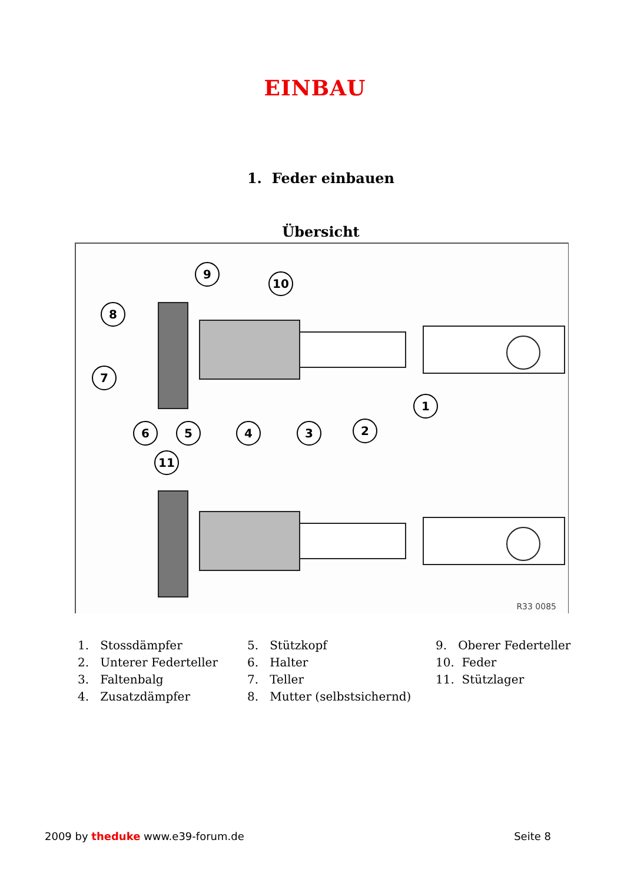EINBAU
1. Feder einbauen
Übersicht
9
10
8
7
6
5
4
3
2
1
11
R33 0085
1. Stossdämpfer
2. Unterer Federteller
3. Faltenbalg
4. Zusatzdämpfer
5. Stützkopf
6. Halter
7. Teller
8. Mutter (selbstsichernd)
9. Oberer Federteller
10. Feder
11. Stützlager
2009 by theduke www.e39-forum.de Seite 8